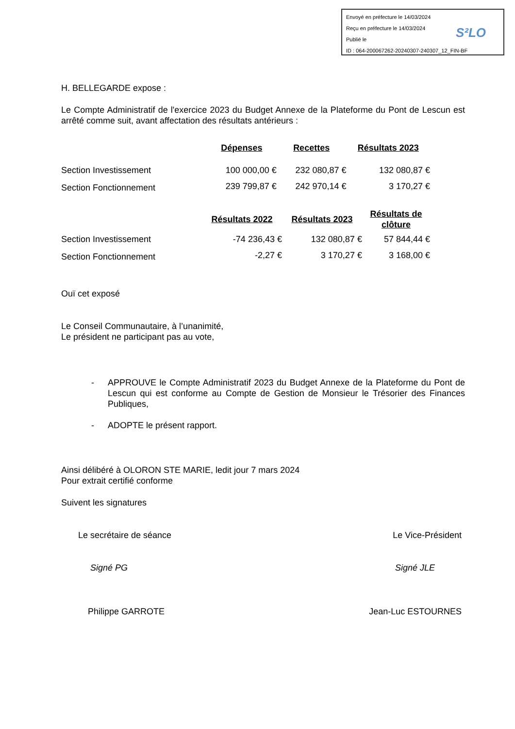Envoyé en préfecture le 14/03/2024
Reçu en préfecture le 14/03/2024
Publié le
ID : 064-200067262-20240307-240307_12_FIN-BF
S²LO
H. BELLEGARDE expose :
Le Compte Administratif de l'exercice 2023 du Budget Annexe de la Plateforme du Pont de Lescun est arrêté comme suit, avant affectation des résultats antérieurs :
| | Dépenses | Recettes | Résultats 2023 |
| --- | --- | --- | --- |
| Section Investissement | 100 000,00 € | 232 080,87 € | 132 080,87 € |
| Section Fonctionnement | 239 799,87 € | 242 970,14 € | 3 170,27 € |
| | Résultats 2022 | Résultats 2023 | Résultats de clôture |
| --- | --- | --- | --- |
| Section Investissement | -74 236,43 € | 132 080,87 € | 57 844,44 € |
| Section Fonctionnement | -2,27 € | 3 170,27 € | 3 168,00 € |
Ouï cet exposé
Le Conseil Communautaire, à l’unanimité,
Le président ne participant pas au vote,
- APPROUVE le Compte Administratif 2023 du Budget Annexe de la Plateforme du Pont de Lescun qui est conforme au Compte de Gestion de Monsieur le Trésorier des Finances Publiques,
- ADOPTE le présent rapport.
Ainsi délibéré à OLORON STE MARIE, ledit jour 7 mars 2024
Pour extrait certifié conforme
Suivent les signatures
Le secrétaire de séance Le Vice-Président
Signé PG Signé JLE
Philippe GARROTE Jean-Luc ESTOURNES